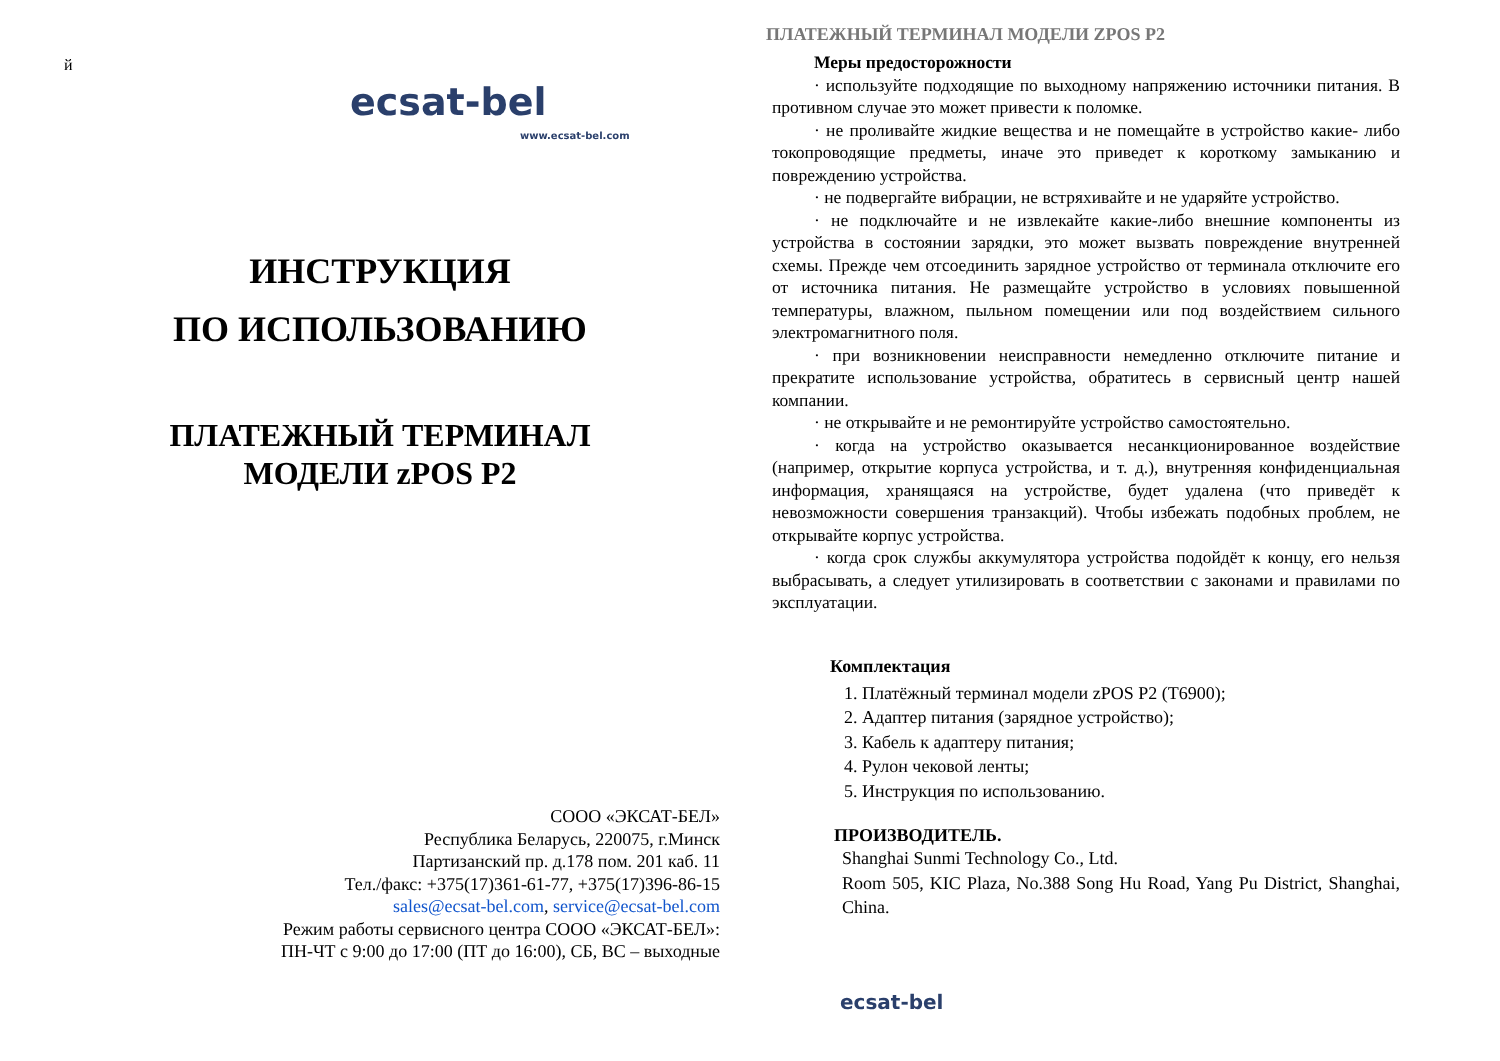й
ecsat-bel
www.ecsat-bel.com
ИНСТРУКЦИЯ
ПО ИСПОЛЬЗОВАНИЮ
ПЛАТЕЖНЫЙ ТЕРМИНАЛ
МОДЕЛИ zPOS P2
СООО «ЭКСАТ-БЕЛ»
Республика Беларусь, 220075, г.Минск
Партизанский пр. д.178 пом. 201 каб. 11
Тел./факс: +375(17)361-61-77, +375(17)396-86-15
sales@ecsat-bel.com, service@ecsat-bel.com
Режим работы сервисного центра СООО «ЭКСАТ-БЕЛ»:
ПН-ЧТ с 9:00 до 17:00 (ПТ до 16:00), СБ, ВС – выходные
ПЛАТЕЖНЫЙ ТЕРМИНАЛ МОДЕЛИ ZPOS P2
Меры предосторожности
· используйте подходящие по выходному напряжению источники питания. В противном случае это может привести к поломке.
· не проливайте жидкие вещества и не помещайте в устройство какие- либо токопроводящие предметы, иначе это приведет к короткому замыканию и повреждению устройства.
· не подвергайте вибрации, не встряхивайте и не ударяйте устройство.
· не подключайте и не извлекайте какие-либо внешние компоненты из устройства в состоянии зарядки, это может вызвать повреждение внутренней схемы. Прежде чем отсоединить зарядное устройство от терминала отключите его от источника питания. Не размещайте устройство в условиях повышенной температуры, влажном, пыльном помещении или под воздействием сильного электромагнитного поля.
· при возникновении неисправности немедленно отключите питание и прекратите использование устройства, обратитесь в сервисный центр нашей компании.
· не открывайте и не ремонтируйте устройство самостоятельно.
· когда на устройство оказывается несанкционированное воздействие (например, открытие корпуса устройства, и т. д.), внутренняя конфиденциальная информация, хранящаяся на устройстве, будет удалена (что приведёт к невозможности совершения транзакций). Чтобы избежать подобных проблем, не открывайте корпус устройства.
· когда срок службы аккумулятора устройства подойдёт к концу, его нельзя выбрасывать, а следует утилизировать в соответствии с законами и правилами по эксплуатации.
Комплектация
1. Платёжный терминал модели zPOS P2 (T6900);
2. Адаптер питания (зарядное устройство);
3. Кабель к адаптеру питания;
4. Рулон чековой ленты;
5. Инструкция по использованию.
ПРОИЗВОДИТЕЛЬ.
Shanghai Sunmi Technology Co., Ltd.
Room 505, KIC Plaza, No.388 Song Hu Road, Yang Pu District, Shanghai, China.
ecsat-bel